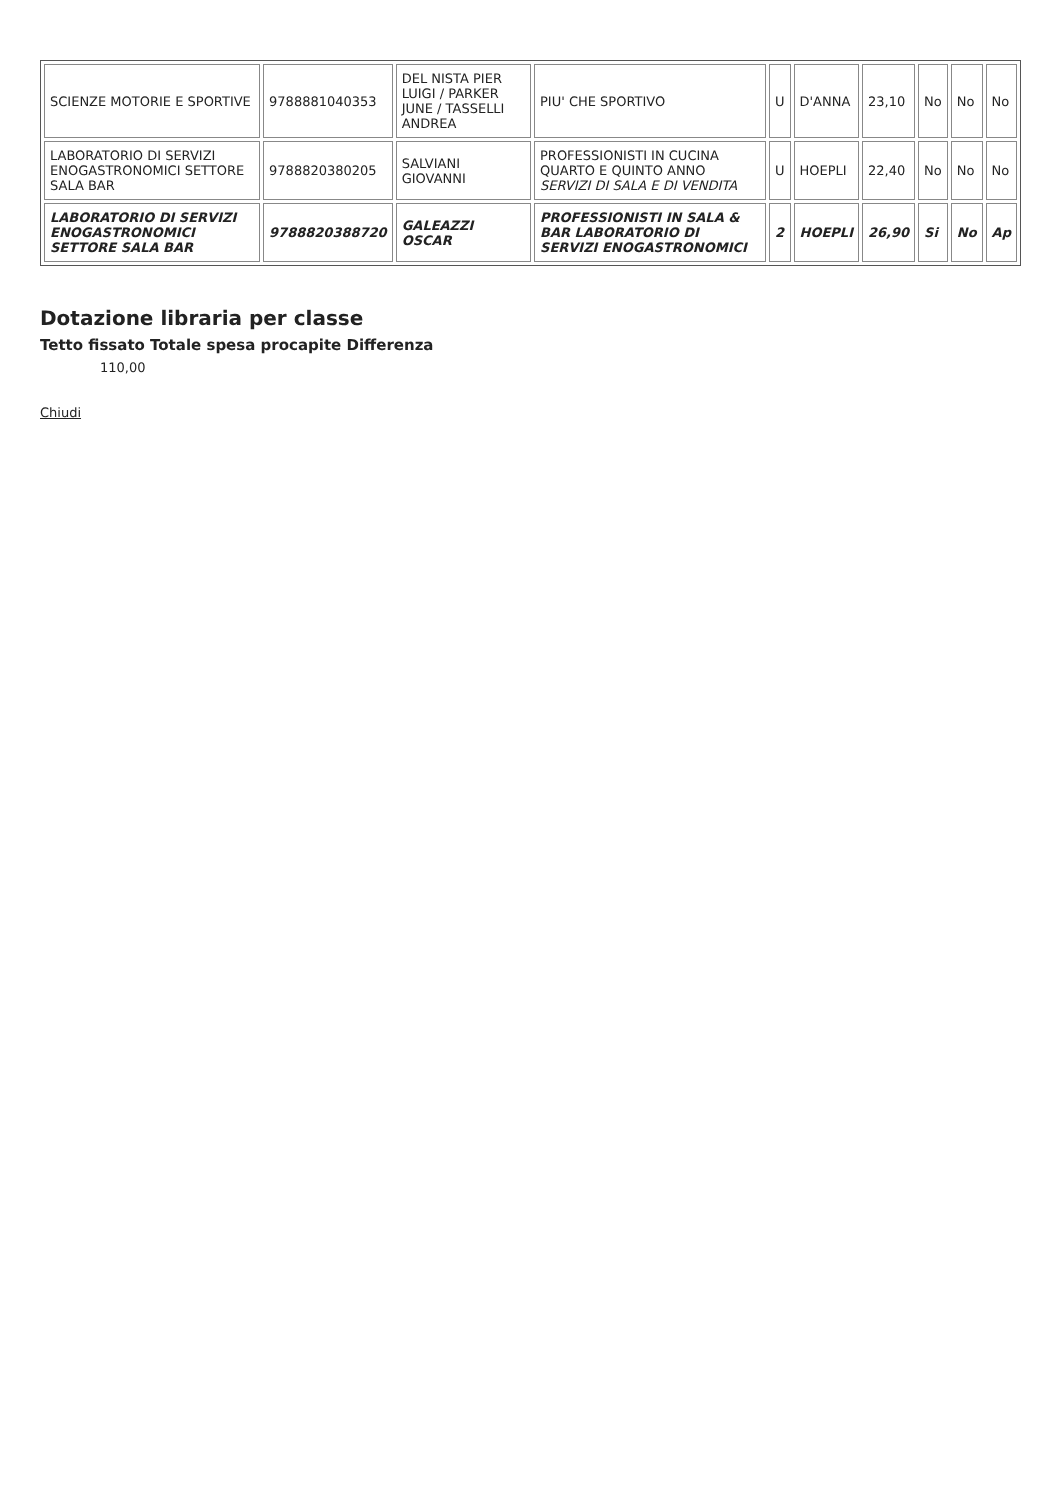| SCIENZE MOTORIE E SPORTIVE | 9788881040353 | DEL NISTA PIER LUIGI / PARKER JUNE / TASSELLI ANDREA | PIU' CHE SPORTIVO | U | D'ANNA | 23,10 | No | No | No |
| LABORATORIO DI SERVIZI ENOGASTRONOMICI SETTORE SALA BAR | 9788820380205 | SALVIANI GIOVANNI | PROFESSIONISTI IN CUCINA QUARTO E QUINTO ANNO SERVIZI DI SALA E DI VENDITA | U | HOEPLI | 22,40 | No | No | No |
| LABORATORIO DI SERVIZI ENOGASTRONOMICI SETTORE SALA BAR | 9788820388720 | GALEAZZI OSCAR | PROFESSIONISTI IN SALA & BAR LABORATORIO DI SERVIZI ENOGASTRONOMICI | 2 | HOEPLI | 26,90 | Si | No | Ap |
Dotazione libraria per classe
Tetto fissato Totale spesa procapite Differenza
110,00
Chiudi